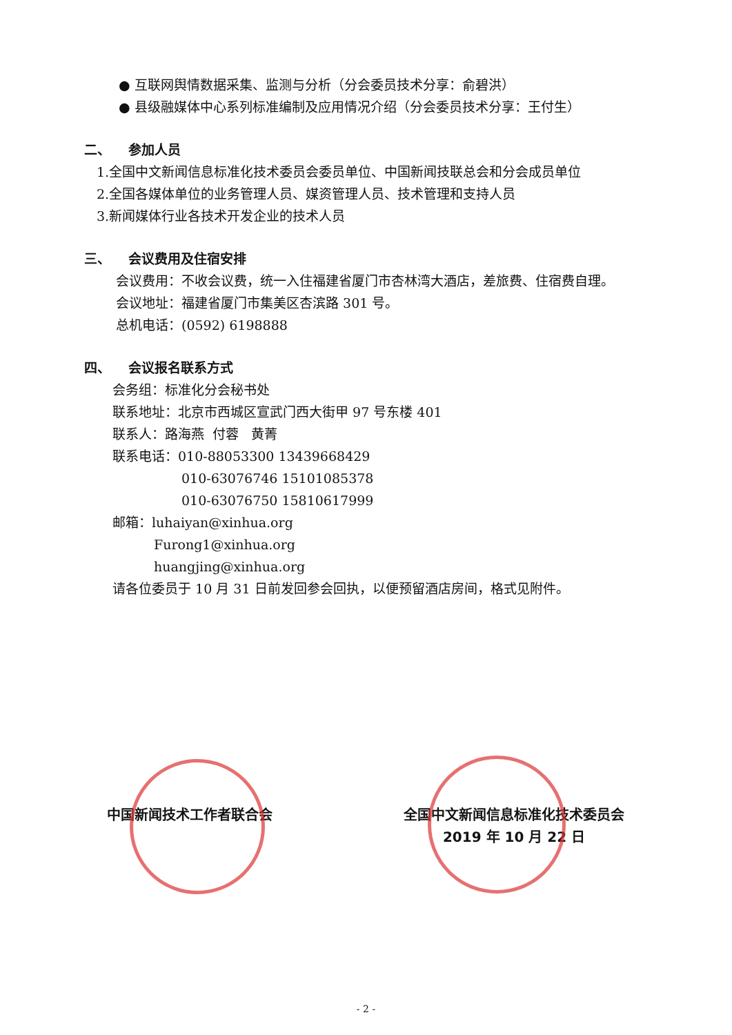● 互联网舆情数据采集、监测与分析（分会委员技术分享：俞碧洪）
● 县级融媒体中心系列标准编制及应用情况介绍（分会委员技术分享：王付生）
二、 参加人员
1.全国中文新闻信息标准化技术委员会委员单位、中国新闻技联总会和分会成员单位
2.全国各媒体单位的业务管理人员、媒资管理人员、技术管理和支持人员
3.新闻媒体行业各技术开发企业的技术人员
三、 会议费用及住宿安排
会议费用：不收会议费，统一入住福建省厦门市杏林湾大酒店，差旅费、住宿费自理。
会议地址：福建省厦门市集美区杏滨路 301 号。
总机电话：(0592) 6198888
四、 会议报名联系方式
会务组：标准化分会秘书处
联系地址：北京市西城区宣武门西大街甲 97 号东楼 401
联系人：路海燕 付蓉 黄菁
联系电话：010-88053300 13439668429
010-63076746 15101085378
010-63076750 15810617999
邮箱：luhaiyan@xinhua.org
Furong1@xinhua.org
huangjing@xinhua.org
请各位委员于 10 月 31 日前发回参会回执，以便预留酒店房间，格式见附件。
中国新闻技术工作者联合会 全国中文新闻信息标准化技术委员会
2019 年 10 月 22 日
- 2 -